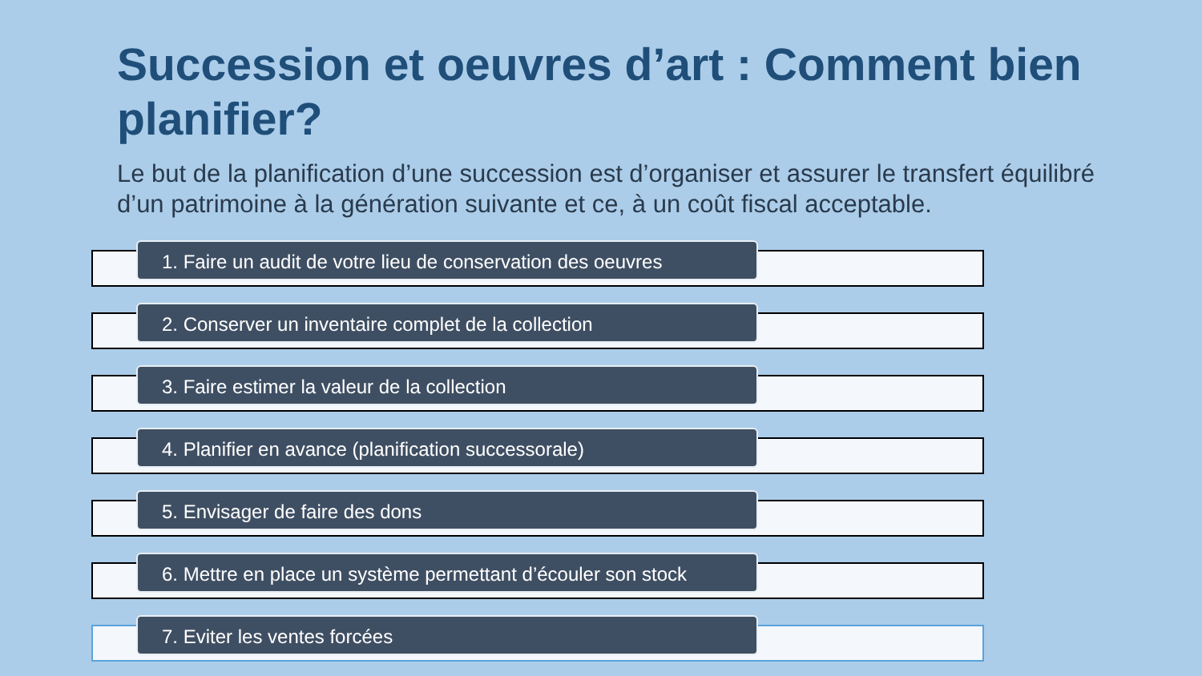Succession et oeuvres d’art : Comment bien planifier?
Le but de la planification d’une succession est d’organiser et assurer le transfert équilibré d’un patrimoine à la génération suivante et ce, à un coût fiscal acceptable.
1. Faire un audit de votre lieu de conservation des oeuvres
2. Conserver un inventaire complet de la collection 3. Faire estimer la valeur de la collection 4. Planifier en avance (planification successorale) 5. Envisager de faire des dons
6. Mettre en place un système permettant d’écouler son stock
7. Eviter les ventes forcées